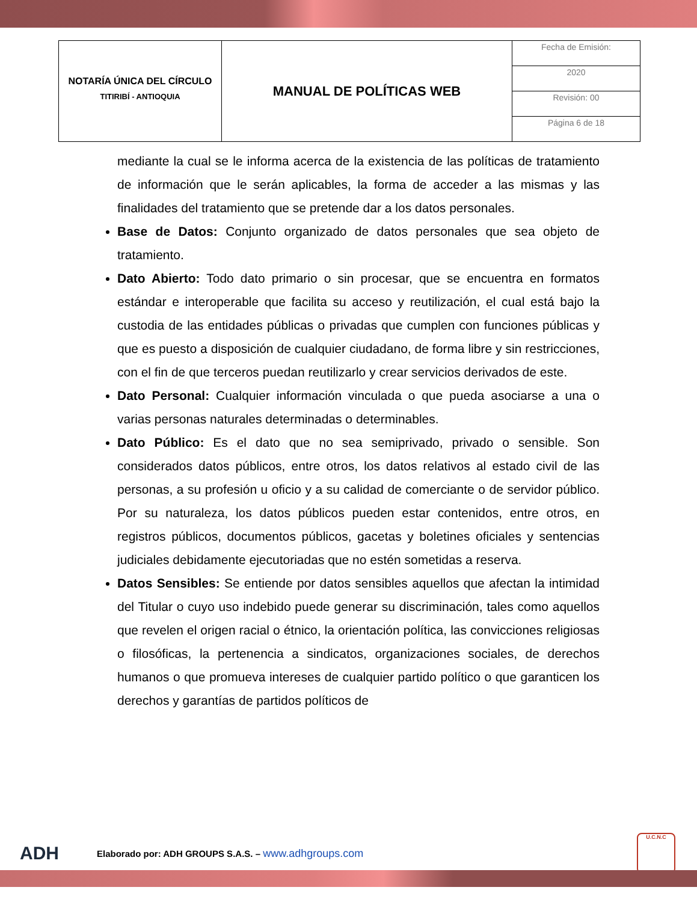| NOTARÍA ÚNICA DEL CÍRCULO TITIRIBÍ - ANTIOQUIA | MANUAL DE POLÍTICAS WEB | Fecha de Emisión: |
| | | 2020 |
| | | Revisión: 00 |
| | | Página 6 de 18 |
mediante la cual se le informa acerca de la existencia de las políticas de tratamiento de información que le serán aplicables, la forma de acceder a las mismas y las finalidades del tratamiento que se pretende dar a los datos personales.
Base de Datos: Conjunto organizado de datos personales que sea objeto de tratamiento.
Dato Abierto: Todo dato primario o sin procesar, que se encuentra en formatos estándar e interoperable que facilita su acceso y reutilización, el cual está bajo la custodia de las entidades públicas o privadas que cumplen con funciones públicas y que es puesto a disposición de cualquier ciudadano, de forma libre y sin restricciones, con el fin de que terceros puedan reutilizarlo y crear servicios derivados de este.
Dato Personal: Cualquier información vinculada o que pueda asociarse a una o varias personas naturales determinadas o determinables.
Dato Público: Es el dato que no sea semiprivado, privado o sensible. Son considerados datos públicos, entre otros, los datos relativos al estado civil de las personas, a su profesión u oficio y a su calidad de comerciante o de servidor público. Por su naturaleza, los datos públicos pueden estar contenidos, entre otros, en registros públicos, documentos públicos, gacetas y boletines oficiales y sentencias judiciales debidamente ejecutoriadas que no estén sometidas a reserva.
Datos Sensibles: Se entiende por datos sensibles aquellos que afectan la intimidad del Titular o cuyo uso indebido puede generar su discriminación, tales como aquellos que revelen el origen racial o étnico, la orientación política, las convicciones religiosas o filosóficas, la pertenencia a sindicatos, organizaciones sociales, de derechos humanos o que promueva intereses de cualquier partido político o que garanticen los derechos y garantías de partidos políticos de
ADH Elaborado por: ADH GROUPS S.A.S. – www.adhgroups.com U.C.N.C